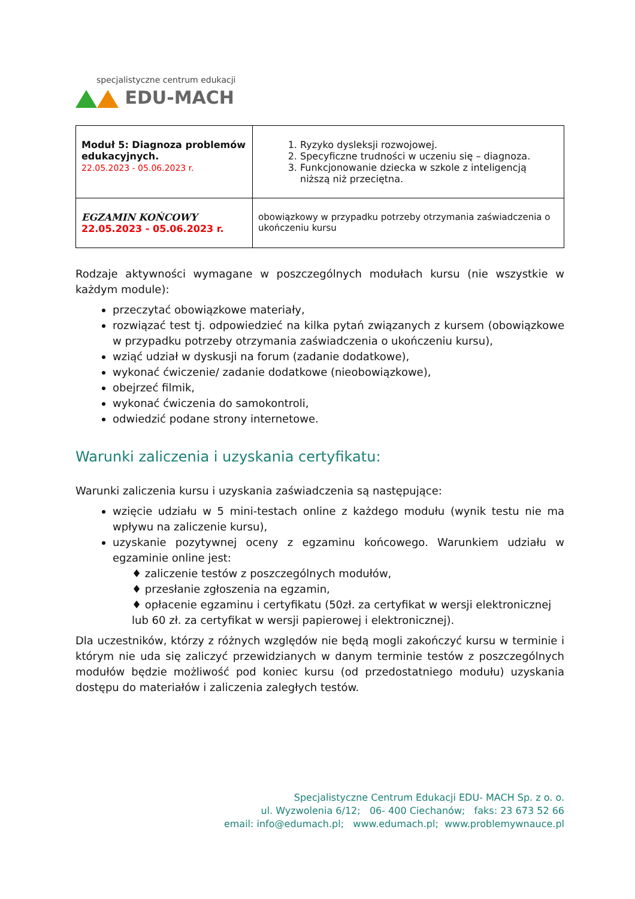specjalistyczne centrum edukacji
EDU-MACH
| Moduł 5: Diagnoza problemów edukacyjnych. 22.05.2023 - 05.06.2023 r. | 1. Ryzyko dysleksji rozwojowej. 2. Specyficzne trudności w uczeniu się – diagnoza. 3. Funkcjonowanie dziecka w szkole z inteligencją niższą niż przeciętna. |
| EGZAMIN KOŃCOWY 22.05.2023 - 05.06.2023 r. | obowiązkowy w przypadku potrzeby otrzymania zaświadczenia o ukończeniu kursu |
Rodzaje aktywności wymagane w poszczególnych modułach kursu (nie wszystkie w każdym module):
przeczytać obowiązkowe materiały,
rozwiązać test tj. odpowiedzieć na kilka pytań związanych z kursem (obowiązkowe w przypadku potrzeby otrzymania zaświadczenia o ukończeniu kursu),
wziąć udział w dyskusji na forum (zadanie dodatkowe),
wykonać ćwiczenie/ zadanie dodatkowe (nieobowiązkowe),
obejrzeć filmik,
wykonać ćwiczenia do samokontroli,
odwiedzić podane strony internetowe.
Warunki zaliczenia i uzyskania certyfikatu:
Warunki zaliczenia kursu i uzyskania zaświadczenia są następujące:
wzięcie udziału w 5 mini-testach online z każdego modułu (wynik testu nie ma wpływu na zaliczenie kursu),
uzyskanie pozytywnej oceny z egzaminu końcowego. Warunkiem udziału w egzaminie online jest:
♦ zaliczenie testów z poszczególnych modułów,
♦ przesłanie zgłoszenia na egzamin,
♦ opłacenie egzaminu i certyfikatu (50zł. za certyfikat w wersji elektronicznej
lub 60 zł. za certyfikat w wersji papierowej i elektronicznej).
Dla uczestników, którzy z różnych względów nie będą mogli zakończyć kursu w terminie i którym nie uda się zaliczyć przewidzianych w danym terminie testów z poszczególnych modułów będzie możliwość pod koniec kursu (od przedostatniego modułu) uzyskania dostępu do materiałów i zaliczenia zaległych testów.
Specjalistyczne Centrum Edukacji EDU- MACH Sp. z o. o.
ul. Wyzwolenia 6/12; 06- 400 Ciechanów; faks: 23 673 52 66
email: info@edumach.pl; www.edumach.pl; www.problemywnauce.pl